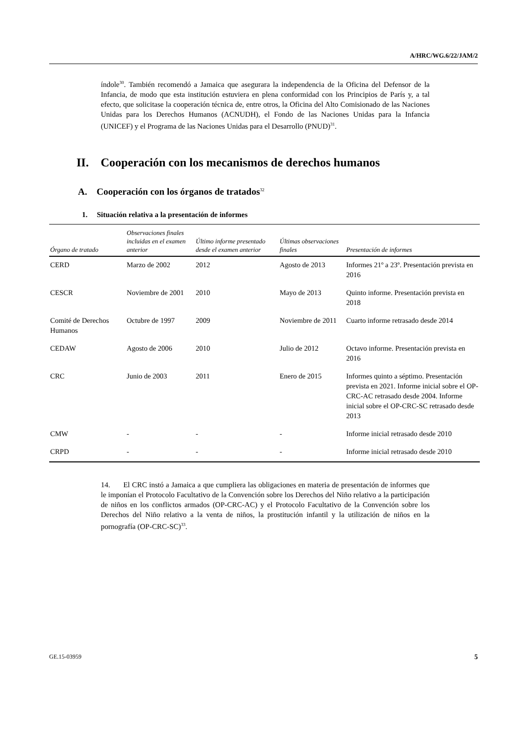A/HRC/WG.6/22/JAM/2
índole<sup>30</sup>. También recomendó a Jamaica que asegurara la independencia de la Oficina del Defensor de la Infancia, de modo que esta institución estuviera en plena conformidad con los Principios de París y, a tal efecto, que solicitase la cooperación técnica de, entre otros, la Oficina del Alto Comisionado de las Naciones Unidas para los Derechos Humanos (ACNUDH), el Fondo de las Naciones Unidas para la Infancia (UNICEF) y el Programa de las Naciones Unidas para el Desarrollo (PNUD)<sup>31</sup>.
II. Cooperación con los mecanismos de derechos humanos
A. Cooperación con los órganos de tratados<sup>32</sup>
1. Situación relativa a la presentación de informes
| Órgano de tratado | Observaciones finales incluidas en el examen anterior | Último informe presentado desde el examen anterior | Últimas observaciones finales | Presentación de informes |
| --- | --- | --- | --- | --- |
| CERD | Marzo de 2002 | 2012 | Agosto de 2013 | Informes 21º a 23º. Presentación prevista en 2016 |
| CESCR | Noviembre de 2001 | 2010 | Mayo de 2013 | Quinto informe. Presentación prevista en 2018 |
| Comité de Derechos Humanos | Octubre de 1997 | 2009 | Noviembre de 2011 | Cuarto informe retrasado desde 2014 |
| CEDAW | Agosto de 2006 | 2010 | Julio de 2012 | Octavo informe. Presentación prevista en 2016 |
| CRC | Junio de 2003 | 2011 | Enero de 2015 | Informes quinto a séptimo. Presentación prevista en 2021. Informe inicial sobre el OP-CRC-AC retrasado desde 2004. Informe inicial sobre el OP-CRC-SC retrasado desde 2013 |
| CMW | - | - | - | Informe inicial retrasado desde 2010 |
| CRPD | - | - | - | Informe inicial retrasado desde 2010 |
14. El CRC instó a Jamaica a que cumpliera las obligaciones en materia de presentación de informes que le imponían el Protocolo Facultativo de la Convención sobre los Derechos del Niño relativo a la participación de niños en los conflictos armados (OP-CRC-AC) y el Protocolo Facultativo de la Convención sobre los Derechos del Niño relativo a la venta de niños, la prostitución infantil y la utilización de niños en la pornografía (OP-CRC-SC)<sup>33</sup>.
GE.15-03959 5